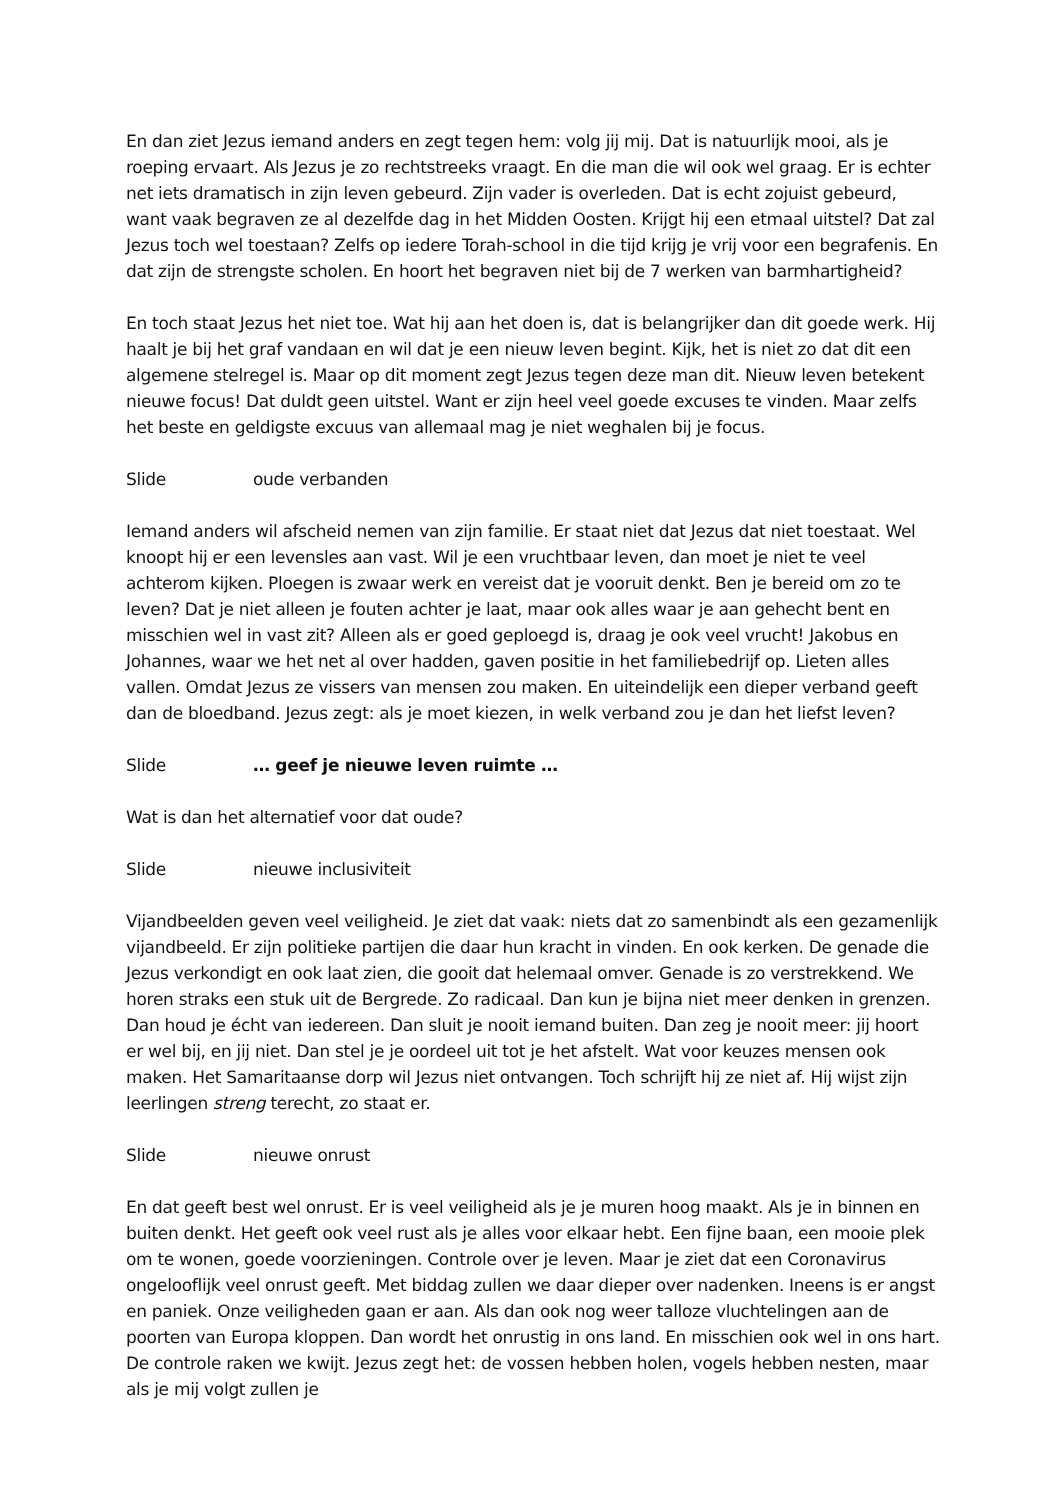En dan ziet Jezus iemand anders en zegt tegen hem: volg jij mij. Dat is natuurlijk mooi, als je roeping ervaart. Als Jezus je zo rechtstreeks vraagt. En die man die wil ook wel graag. Er is echter net iets dramatisch in zijn leven gebeurd. Zijn vader is overleden. Dat is echt zojuist gebeurd, want vaak begraven ze al dezelfde dag in het Midden Oosten. Krijgt hij een etmaal uitstel? Dat zal Jezus toch wel toestaan? Zelfs op iedere Torah-school in die tijd krijg je vrij voor een begrafenis. En dat zijn de strengste scholen. En hoort het begraven niet bij de 7 werken van barmhartigheid?
En toch staat Jezus het niet toe. Wat hij aan het doen is, dat is belangrijker dan dit goede werk. Hij haalt je bij het graf vandaan en wil dat je een nieuw leven begint. Kijk, het is niet zo dat dit een algemene stelregel is. Maar op dit moment zegt Jezus tegen deze man dit. Nieuw leven betekent nieuwe focus! Dat duldt geen uitstel. Want er zijn heel veel goede excuses te vinden. Maar zelfs het beste en geldigste excuus van allemaal mag je niet weghalen bij je focus.
Slide oude verbanden
Iemand anders wil afscheid nemen van zijn familie. Er staat niet dat Jezus dat niet toestaat. Wel knoopt hij er een levensles aan vast. Wil je een vruchtbaar leven, dan moet je niet te veel achterom kijken. Ploegen is zwaar werk en vereist dat je vooruit denkt. Ben je bereid om zo te leven? Dat je niet alleen je fouten achter je laat, maar ook alles waar je aan gehecht bent en misschien wel in vast zit? Alleen als er goed geploegd is, draag je ook veel vrucht! Jakobus en Johannes, waar we het net al over hadden, gaven positie in het familiebedrijf op. Lieten alles vallen. Omdat Jezus ze vissers van mensen zou maken. En uiteindelijk een dieper verband geeft dan de bloedband. Jezus zegt: als je moet kiezen, in welk verband zou je dan het liefst leven?
Slide … geef je nieuwe leven ruimte …
Wat is dan het alternatief voor dat oude?
Slide nieuwe inclusiviteit
Vijandbeelden geven veel veiligheid. Je ziet dat vaak: niets dat zo samenbindt als een gezamenlijk vijandbeeld. Er zijn politieke partijen die daar hun kracht in vinden. En ook kerken. De genade die Jezus verkondigt en ook laat zien, die gooit dat helemaal omver. Genade is zo verstrekkend. We horen straks een stuk uit de Bergrede. Zo radicaal. Dan kun je bijna niet meer denken in grenzen. Dan houd je écht van iedereen. Dan sluit je nooit iemand buiten. Dan zeg je nooit meer: jij hoort er wel bij, en jij niet. Dan stel je je oordeel uit tot je het afstelt. Wat voor keuzes mensen ook maken. Het Samaritaanse dorp wil Jezus niet ontvangen. Toch schrijft hij ze niet af. Hij wijst zijn leerlingen streng terecht, zo staat er.
Slide nieuwe onrust
En dat geeft best wel onrust. Er is veel veiligheid als je je muren hoog maakt. Als je in binnen en buiten denkt. Het geeft ook veel rust als je alles voor elkaar hebt. Een fijne baan, een mooie plek om te wonen, goede voorzieningen. Controle over je leven. Maar je ziet dat een Coronavirus ongelooflijk veel onrust geeft. Met biddag zullen we daar dieper over nadenken. Ineens is er angst en paniek. Onze veiligheden gaan er aan. Als dan ook nog weer talloze vluchtelingen aan de poorten van Europa kloppen. Dan wordt het onrustig in ons land. En misschien ook wel in ons hart. De controle raken we kwijt. Jezus zegt het: de vossen hebben holen, vogels hebben nesten, maar als je mij volgt zullen je